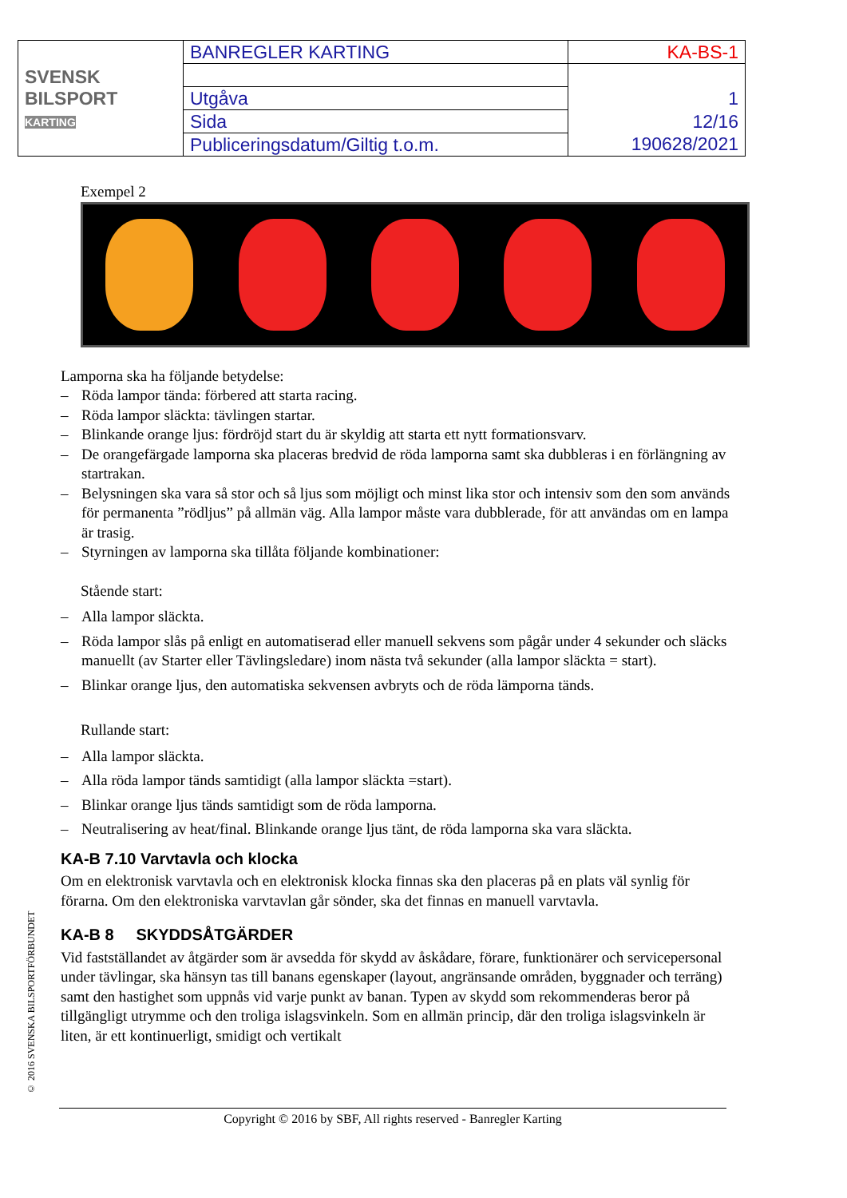| SVENSK BILSPORT KARTING | BANREGLER KARTING | KA-BS-1 |
| | Utgåva | 1 |
| | Sida | 12/16 |
| | Publiceringsdatum/Giltig t.o.m. | 190628/2021 |
Exempel 2
Lamporna ska ha följande betydelse:
– Röda lampor tända: förbered att starta racing.
– Röda lampor släckta: tävlingen startar.
– Blinkande orange ljus: fördröjd start du är skyldig att starta ett nytt formationsvarv.
– De orangefärgade lamporna ska placeras bredvid de röda lamporna samt ska dubbleras i en förlängning av startrakan.
– Belysningen ska vara så stor och så ljus som möjligt och minst lika stor och intensiv som den som används för permanenta ”rödljus” på allmän väg. Alla lampor måste vara dubblerade, för att användas om en lampa är trasig.
– Styrningen av lamporna ska tillåta följande kombinationer:
Stående start:
– Alla lampor släckta.
– Röda lampor slås på enligt en automatiserad eller manuell sekvens som pågår under 4 sekunder och släcks manuellt (av Starter eller Tävlingsledare) inom nästa två sekunder (alla lampor släckta = start).
– Blinkar orange ljus, den automatiska sekvensen avbryts och de röda lämporna tänds.
Rullande start:
– Alla lampor släckta.
– Alla röda lampor tänds samtidigt (alla lampor släckta =start).
– Blinkar orange ljus tänds samtidigt som de röda lamporna.
– Neutralisering av heat/final. Blinkande orange ljus tänt, de röda lamporna ska vara släckta.
KA-B 7.10 Varvtavla och klocka
Om en elektronisk varvtavla och en elektronisk klocka finnas ska den placeras på en plats väl synlig för förarna. Om den elektroniska varvtavlan går sönder, ska det finnas en manuell varvtavla.
KA-B 8 SKYDDSÅTGÄRDER
Vid fastställandet av åtgärder som är avsedda för skydd av åskådare, förare, funktionärer och servicepersonal under tävlingar, ska hänsyn tas till banans egenskaper (layout, angränsande områden, byggnader och terräng) samt den hastighet som uppnås vid varje punkt av banan. Typen av skydd som rekommenderas beror på tillgängligt utrymme och den troliga islagsvinkeln. Som en allmän princip, där den troliga islagsvinkeln är liten, är ett kontinuerligt, smidigt och vertikalt
© 2016 SVENSKA BILSPORTFÖRBUNDET
Copyright © 2016 by SBF, All rights reserved - Banregler Karting